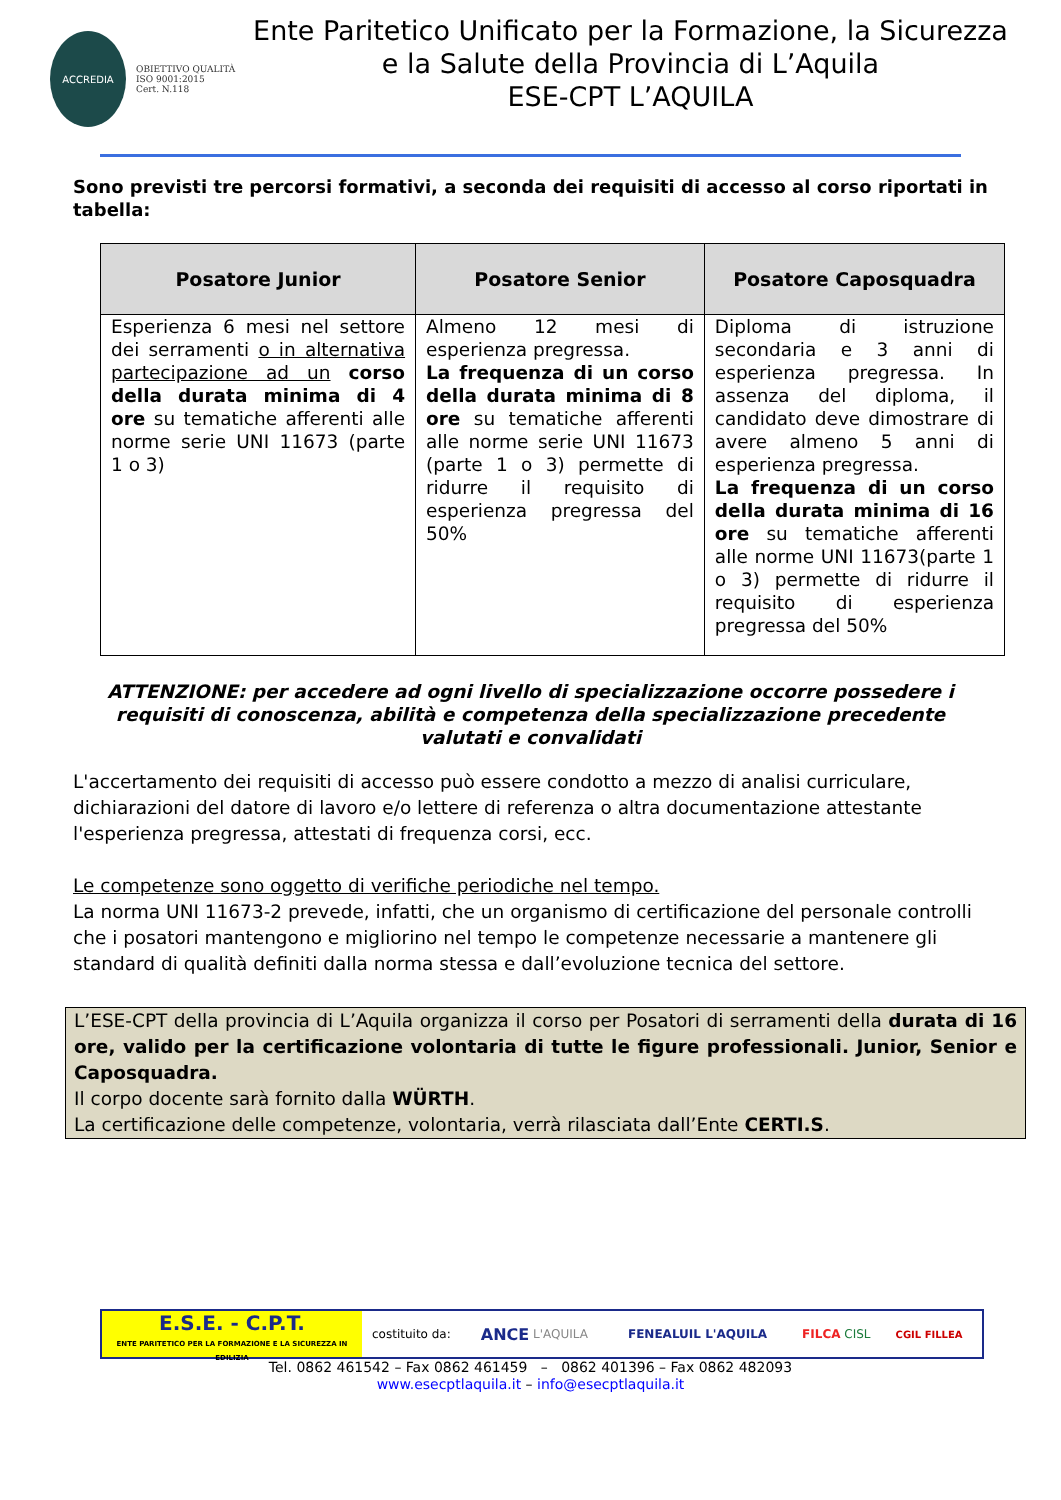ACCREDIA
OBIETTIVO QUALITÀ
ISO 9001:2015
Cert. N.118
Ente Paritetico Unificato per la Formazione, la Sicurezza
e la Salute della Provincia di L’Aquila
ESE-CPT L’AQUILA
Sono previsti tre percorsi formativi, a seconda dei requisiti di accesso al corso riportati in tabella:
| Posatore Junior | Posatore Senior | Posatore Caposquadra |
| --- | --- | --- |
| Esperienza 6 mesi nel settore dei serramenti o in alternativa partecipazione ad un corso della durata minima di 4 ore su tematiche afferenti alle norme serie UNI 11673 (parte 1 o 3) | Almeno 12 mesi di esperienza pregressa. La frequenza di un corso della durata minima di 8 ore su tematiche afferenti alle norme serie UNI 11673 (parte 1 o 3) permette di ridurre il requisito di esperienza pregressa del 50% | Diploma di istruzione secondaria e 3 anni di esperienza pregressa. In assenza del diploma, il candidato deve dimostrare di avere almeno 5 anni di esperienza pregressa. La frequenza di un corso della durata minima di 16 ore su tematiche afferenti alle norme UNI 11673(parte 1 o 3) permette di ridurre il requisito di esperienza pregressa del 50% |
ATTENZIONE: per accedere ad ogni livello di specializzazione occorre possedere i requisiti di conoscenza, abilità e competenza della specializzazione precedente valutati e convalidati
L'accertamento dei requisiti di accesso può essere condotto a mezzo di analisi curriculare, dichiarazioni del datore di lavoro e/o lettere di referenza o altra documentazione attestante l'esperienza pregressa, attestati di frequenza corsi, ecc.
Le competenze sono oggetto di verifiche periodiche nel tempo.
La norma UNI 11673-2 prevede, infatti, che un organismo di certificazione del personale controlli che i posatori mantengono e migliorino nel tempo le competenze necessarie a mantenere gli standard di qualità definiti dalla norma stessa e dall’evoluzione tecnica del settore.
L’ESE-CPT della provincia di L’Aquila organizza il corso per Posatori di serramenti della durata di 16 ore, valido per la certificazione volontaria di tutte le figure professionali. Junior, Senior e Caposquadra.
Il corpo docente sarà fornito dalla WÜRTH.
La certificazione delle competenze, volontaria, verrà rilasciata dall’Ente CERTI.S.
E.S.E. - C.P.T.
ENTE PARITETICO PER LA FORMAZIONE E LA SICUREZZA IN EDILIZIA
costituito da: ANCE L'AQUILA FENEALUIL L'AQUILA FILCA CISL CGIL FILLEA
Tel. 0862 461542 – Fax 0862 461459 – 0862 401396 – Fax 0862 482093
www.esecptlaquila.it – info@esecptlaquila.it